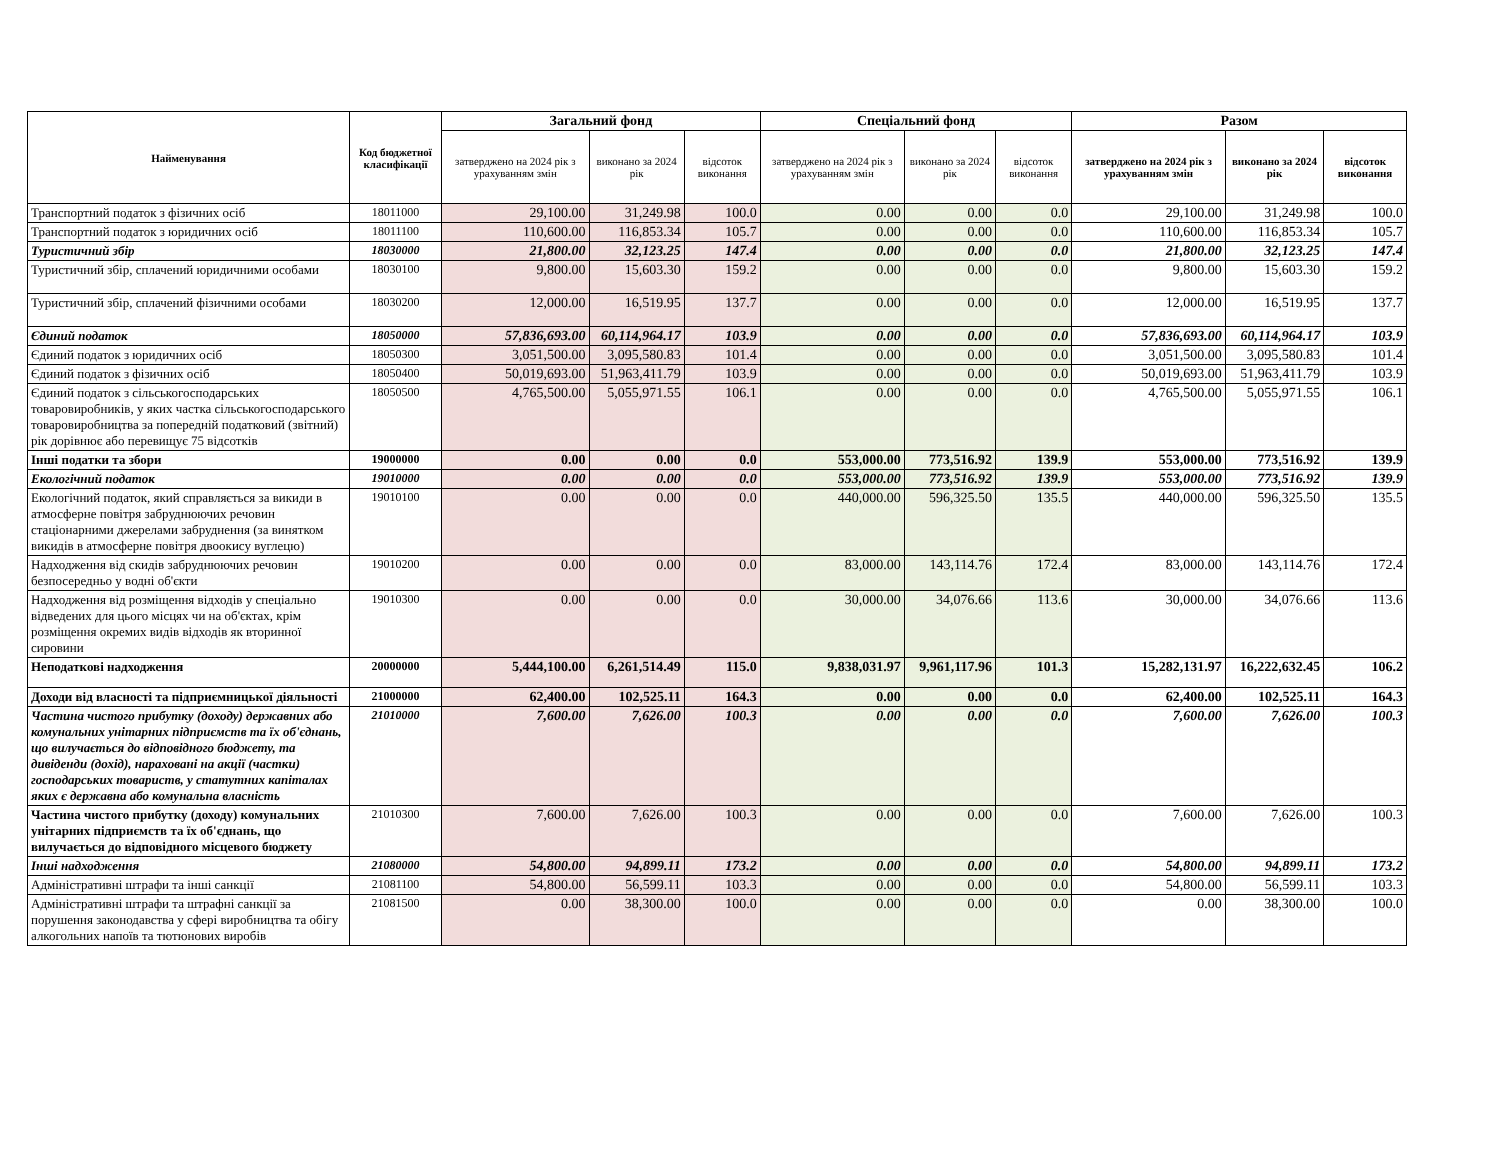| Найменування | Код бюджетної класифікації | Загальний фонд | | | Спеціальний фонд | | | Разом | | |
| --- | --- | --- | --- | --- | --- | --- | --- | --- | --- | --- |
| | | затверджено на 2024 рік з урахуванням змін | виконано за 2024 рік | відсоток виконання | затверджено на 2024 рік з урахуванням змін | виконано за 2024 рік | відсоток виконання | затверджено на 2024 рік з урахуванням змін | виконано за 2024 рік | відсоток виконання |
| Транспортний податок з фізичних осіб | 18011000 | 29,100.00 | 31,249.98 | 100.0 | 0.00 | 0.00 | 0.0 | 29,100.00 | 31,249.98 | 100.0 |
| Транспортний податок з юридичних осіб | 18011100 | 110,600.00 | 116,853.34 | 105.7 | 0.00 | 0.00 | 0.0 | 110,600.00 | 116,853.34 | 105.7 |
| Туристичний збір | 18030000 | 21,800.00 | 32,123.25 | 147.4 | 0.00 | 0.00 | 0.0 | 21,800.00 | 32,123.25 | 147.4 |
| Туристичний збір, сплачений юридичними особами | 18030100 | 9,800.00 | 15,603.30 | 159.2 | 0.00 | 0.00 | 0.0 | 9,800.00 | 15,603.30 | 159.2 |
| Туристичний збір, сплачений фізичними особами | 18030200 | 12,000.00 | 16,519.95 | 137.7 | 0.00 | 0.00 | 0.0 | 12,000.00 | 16,519.95 | 137.7 |
| Єдиний податок | 18050000 | 57,836,693.00 | 60,114,964.17 | 103.9 | 0.00 | 0.00 | 0.0 | 57,836,693.00 | 60,114,964.17 | 103.9 |
| Єдиний податок з юридичних осіб | 18050300 | 3,051,500.00 | 3,095,580.83 | 101.4 | 0.00 | 0.00 | 0.0 | 3,051,500.00 | 3,095,580.83 | 101.4 |
| Єдиний податок з фізичних осіб | 18050400 | 50,019,693.00 | 51,963,411.79 | 103.9 | 0.00 | 0.00 | 0.0 | 50,019,693.00 | 51,963,411.79 | 103.9 |
| Єдиний податок з сільськогосподарських товаровиробників, у яких частка сільськогосподарського товаровиробництва за попередній податковий (звітний) рік дорівнює або перевищує 75 відсотків | 18050500 | 4,765,500.00 | 5,055,971.55 | 106.1 | 0.00 | 0.00 | 0.0 | 4,765,500.00 | 5,055,971.55 | 106.1 |
| Інші податки та збори | 19000000 | 0.00 | 0.00 | 0.0 | 553,000.00 | 773,516.92 | 139.9 | 553,000.00 | 773,516.92 | 139.9 |
| Екологічний податок | 19010000 | 0.00 | 0.00 | 0.0 | 553,000.00 | 773,516.92 | 139.9 | 553,000.00 | 773,516.92 | 139.9 |
| Екологічний податок, який справляється за викиди в атмосферне повітря забруднюючих речовин стаціонарними джерелами забруднення (за винятком викидів в атмосферне повітря двоокису вуглецю) | 19010100 | 0.00 | 0.00 | 0.0 | 440,000.00 | 596,325.50 | 135.5 | 440,000.00 | 596,325.50 | 135.5 |
| Надходження від скидів забруднюючих речовин безпосередньо у водні об'єкти | 19010200 | 0.00 | 0.00 | 0.0 | 83,000.00 | 143,114.76 | 172.4 | 83,000.00 | 143,114.76 | 172.4 |
| Надходження від розміщення відходів у спеціально відведених для цього місцях чи на об'єктах, крім розміщення окремих видів відходів як вторинної сировини | 19010300 | 0.00 | 0.00 | 0.0 | 30,000.00 | 34,076.66 | 113.6 | 30,000.00 | 34,076.66 | 113.6 |
| Неподаткові надходження | 20000000 | 5,444,100.00 | 6,261,514.49 | 115.0 | 9,838,031.97 | 9,961,117.96 | 101.3 | 15,282,131.97 | 16,222,632.45 | 106.2 |
| Доходи від власності та підприємницької діяльності | 21000000 | 62,400.00 | 102,525.11 | 164.3 | 0.00 | 0.00 | 0.0 | 62,400.00 | 102,525.11 | 164.3 |
| Частина чистого прибутку (доходу) державних або комунальних унітарних підприємств та їх об'єднань, що вилучається до відповідного бюджету, та дивіденди (дохід), нараховані на акції (частки) господарських товариств, у статутних капіталах яких є державна або комунальна власність | 21010000 | 7,600.00 | 7,626.00 | 100.3 | 0.00 | 0.00 | 0.0 | 7,600.00 | 7,626.00 | 100.3 |
| Частина чистого прибутку (доходу) комунальних унітарних підприємств та їх об'єднань, що вилучається до відповідного місцевого бюджету | 21010300 | 7,600.00 | 7,626.00 | 100.3 | 0.00 | 0.00 | 0.0 | 7,600.00 | 7,626.00 | 100.3 |
| Інші надходження | 21080000 | 54,800.00 | 94,899.11 | 173.2 | 0.00 | 0.00 | 0.0 | 54,800.00 | 94,899.11 | 173.2 |
| Адміністративні штрафи та інші санкції | 21081100 | 54,800.00 | 56,599.11 | 103.3 | 0.00 | 0.00 | 0.0 | 54,800.00 | 56,599.11 | 103.3 |
| Адміністративні штрафи та штрафні санкції за порушення законодавства у сфері виробництва та обігу алкогольних напоїв та тютюнових виробів | 21081500 | 0.00 | 38,300.00 | 100.0 | 0.00 | 0.00 | 0.0 | 0.00 | 38,300.00 | 100.0 |